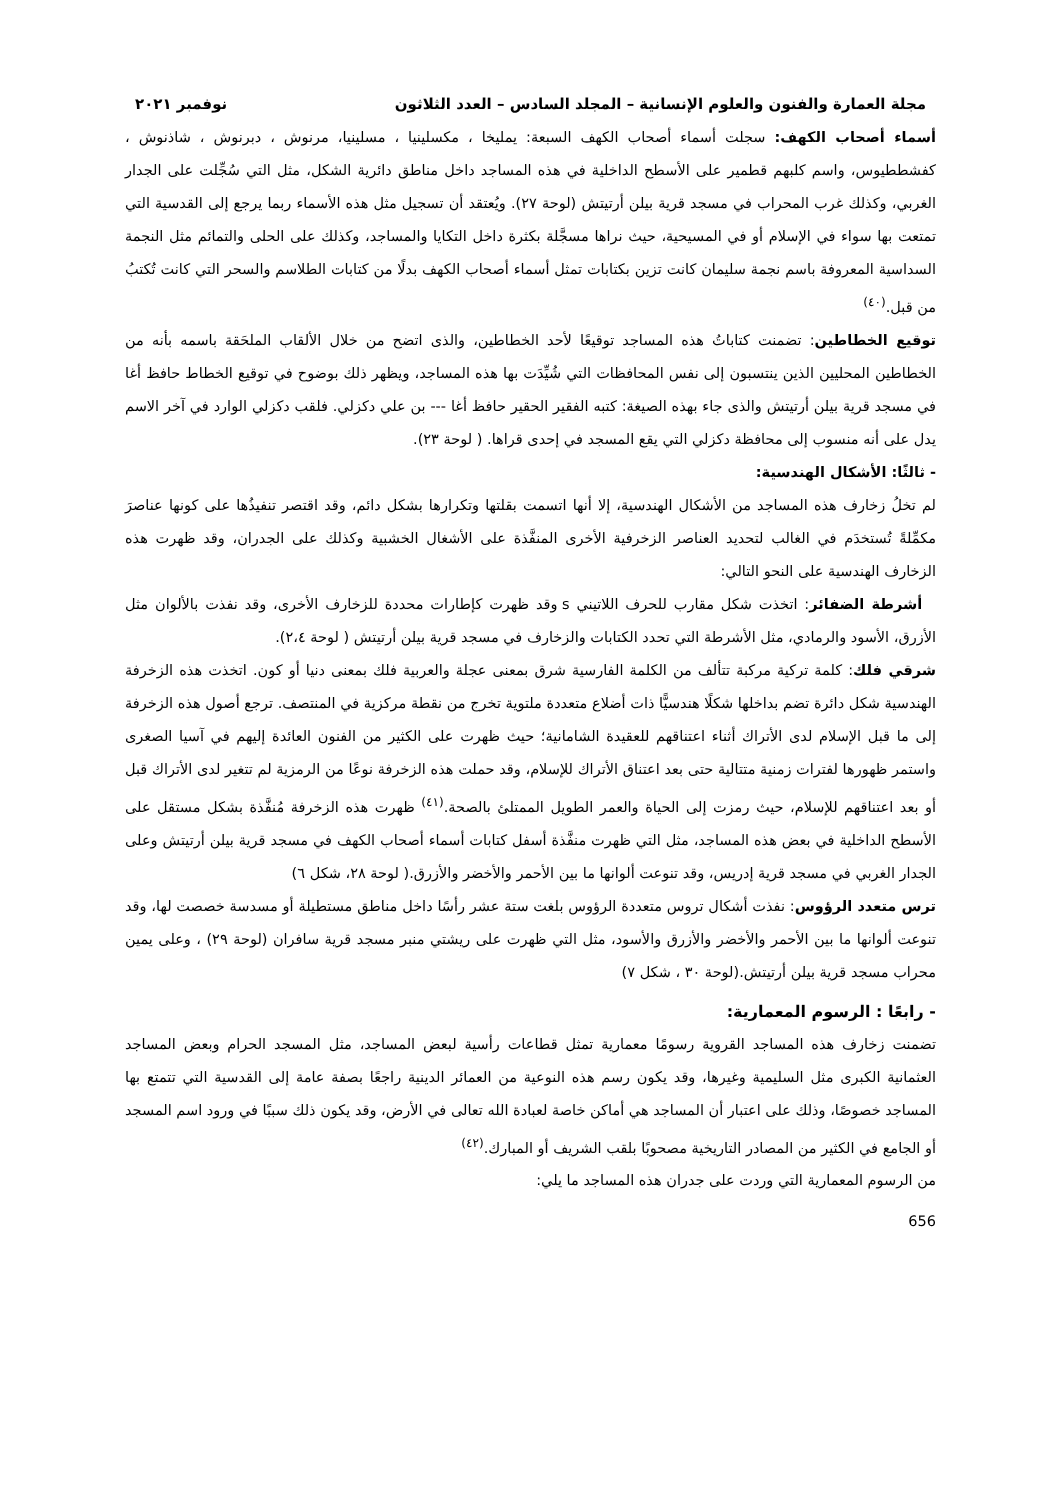مجلة العمارة والفنون والعلوم الإنسانية – المجلد السادس – العدد الثلاثون نوفمبر ٢٠٢١
أسماء أصحاب الكهف: سجلت أسماء أصحاب الكهف السبعة: يمليخا ، مكسلينيا ، مسلينيا، مرنوش ، دبرنوش ، شاذنوش ، كفشططيوس، واسم كلبهم قطمير على الأسطح الداخلية في هذه المساجد داخل مناطق دائرية الشكل، مثل التي سُجِّلت على الجدار الغربي، وكذلك غرب المحراب في مسجد قرية بيلن أرتيتش (لوحة ٢٧). ويُعتقد أن تسجيل مثل هذه الأسماء ربما يرجع إلى القدسية التي تمتعت بها سواء في الإسلام أو في المسيحية، حيث نراها مسجَّلة بكثرة داخل التكايا والمساجد، وكذلك على الحلى والتمائم مثل النجمة السداسية المعروفة باسم نجمة سليمان كانت تزين بكتابات تمثل أسماء أصحاب الكهف بدلًا من كتابات الطلاسم والسحر التي كانت تُكتبُ من قبل.<sup>(٤٠)</sup>
توقيع الخطاطين: تضمنت كتاباتُ هذه المساجد توقيعًا لأحد الخطاطين، والذى اتضح من خلال الألقاب الملحَقة باسمه بأنه من الخطاطين المحليين الذين ينتسبون إلى نفس المحافظات التي شُيِّدَت بها هذه المساجد، ويظهر ذلك بوضوح في توقيع الخطاط حافظ أغا في مسجد قرية بيلن أرتيتش والذى جاء بهذه الصيغة: كتبه الفقير الحقير حافظ أغا --- بن علي دكزلي. فلقب دكزلي الوارد في آخر الاسم يدل على أنه منسوب إلى محافظة دكزلي التي يقع المسجد في إحدى قراها. ( لوحة ٢٣).
- ثالثًا: الأشكال الهندسية:
لم تخلُ زخارف هذه المساجد من الأشكال الهندسية، إلا أنها اتسمت بقلتها وتكرارها بشكل دائم، وقد اقتصر تنفيذُها على كونها عناصرَ مكمِّلةً تُستخدَم في الغالب لتحديد العناصر الزخرفية الأخرى المنفَّذة على الأشغال الخشبية وكذلك على الجدران، وقد ظهرت هذه الزخارف الهندسية على النحو التالي:
أشرطة الضفائر: اتخذت شكل مقارب للحرف اللاتيني s وقد ظهرت كإطارات محددة للزخارف الأخرى، وقد نفذت بالألوان مثل الأزرق، الأسود والرمادي، مثل الأشرطة التي تحدد الكتابات والزخارف في مسجد قرية بيلن أرتيتش ( لوحة ٢،٤).
شرقي فلك: كلمة تركية مركبة تتألف من الكلمة الفارسية شرق بمعنى عجلة والعربية فلك بمعنى دنيا أو كون. اتخذت هذه الزخرفة الهندسية شكل دائرة تضم بداخلها شكلًا هندسيًّا ذات أضلاع متعددة ملتوية تخرج من نقطة مركزية في المنتصف. ترجع أصول هذه الزخرفة إلى ما قبل الإسلام لدى الأتراك أثناء اعتناقهم للعقيدة الشامانية؛ حيث ظهرت على الكثير من الفنون العائدة إليهم في آسيا الصغرى واستمر ظهورها لفترات زمنية متتالية حتى بعد اعتناق الأتراك للإسلام، وقد حملت هذه الزخرفة نوعًا من الرمزية لم تتغير لدى الأتراك قبل أو بعد اعتناقهم للإسلام، حيث رمزت إلى الحياة والعمر الطويل الممتلئ بالصحة.<sup>(٤١)</sup> ظهرت هذه الزخرفة مُنفَّذة بشكل مستقل على الأسطح الداخلية في بعض هذه المساجد، مثل التي ظهرت منفَّذة أسفل كتابات أسماء أصحاب الكهف في مسجد قرية بيلن أرتيتش وعلى الجدار الغربي في مسجد قرية إدريس، وقد تنوعت ألوانها ما بين الأحمر والأخضر والأزرق.( لوحة ٢٨، شكل ٦)
ترس متعدد الرؤوس: نفذت أشكال تروس متعددة الرؤوس بلغت ستة عشر رأسًا داخل مناطق مستطيلة أو مسدسة خصصت لها، وقد تنوعت ألوانها ما بين الأحمر والأخضر والأزرق والأسود، مثل التي ظهرت على ريشتي منبر مسجد قرية سافران (لوحة ٢٩) ، وعلى يمين محراب مسجد قرية بيلن أرتيتش.(لوحة ٣٠ ، شكل ٧)
- رابعًا : الرسوم المعمارية:
تضمنت زخارف هذه المساجد القروية رسومًا معمارية تمثل قطاعات رأسية لبعض المساجد، مثل المسجد الحرام وبعض المساجد العثمانية الكبرى مثل السليمية وغيرها، وقد يكون رسم هذه النوعية من العمائر الدينية راجعًا بصفة عامة إلى القدسية التي تتمتع بها المساجد خصوصًا، وذلك على اعتبار أن المساجد هي أماكن خاصة لعبادة الله تعالى في الأرض، وقد يكون ذلك سببًا في ورود اسم المسجد أو الجامع في الكثير من المصادر التاريخية مصحوبًا بلقب الشريف أو المبارك.<sup>(٤٢)</sup>
من الرسوم المعمارية التي وردت على جدران هذه المساجد ما يلي:
656